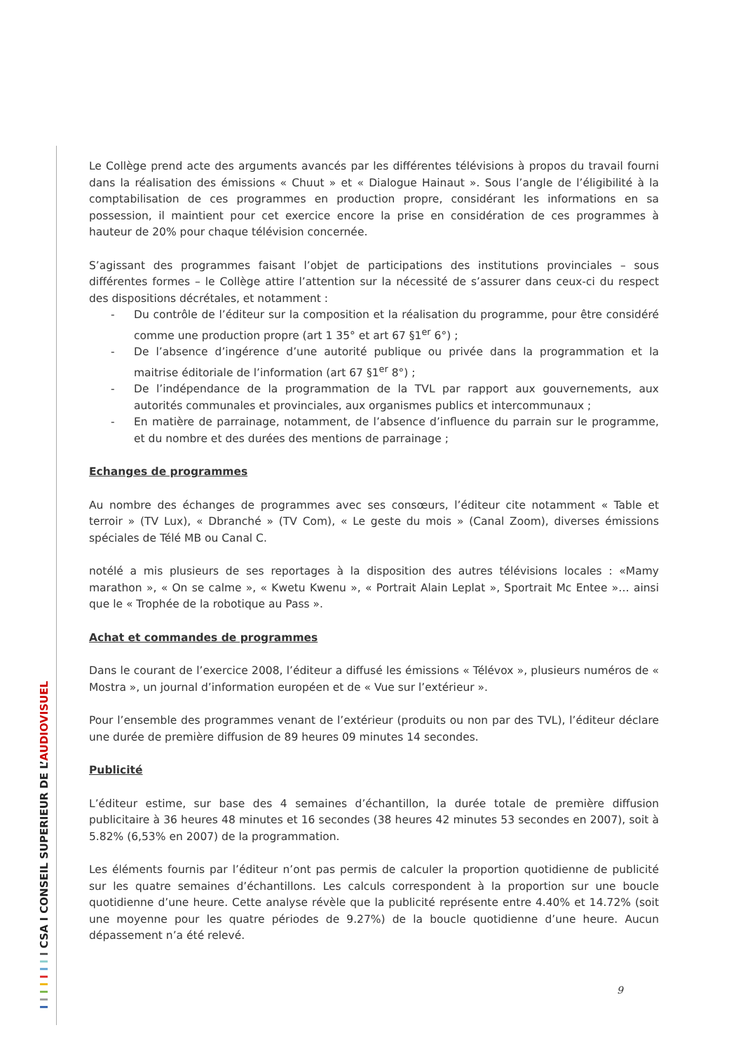Le Collège prend acte des arguments avancés par les différentes télévisions à propos du travail fourni dans la réalisation des émissions « Chuut » et « Dialogue Hainaut ». Sous l’angle de l’éligibilité à la comptabilisation de ces programmes en production propre, considérant les informations en sa possession, il maintient pour cet exercice encore la prise en considération de ces programmes à hauteur de 20% pour chaque télévision concernée.
S’agissant des programmes faisant l’objet de participations des institutions provinciales – sous différentes formes – le Collège attire l’attention sur la nécessité de s’assurer dans ceux-ci du respect des dispositions décrétales, et notamment :
- Du contrôle de l’éditeur sur la composition et la réalisation du programme, pour être considéré comme une production propre (art 1 35° et art 67 §1<sup>er</sup> 6°) ;
- De l’absence d’ingérence d’une autorité publique ou privée dans la programmation et la maitrise éditoriale de l’information (art 67 §1<sup>er</sup> 8°) ;
- De l’indépendance de la programmation de la TVL par rapport aux gouvernements, aux autorités communales et provinciales, aux organismes publics et intercommunaux ;
- En matière de parrainage, notamment, de l’absence d’influence du parrain sur le programme, et du nombre et des durées des mentions de parrainage ;
Echanges de programmes
Au nombre des échanges de programmes avec ses consœurs, l’éditeur cite notamment « Table et terroir » (TV Lux), « Dbranché » (TV Com), « Le geste du mois » (Canal Zoom), diverses émissions spéciales de Télé MB ou Canal C.
notélé a mis plusieurs de ses reportages à la disposition des autres télévisions locales : «Mamy marathon », « On se calme », « Kwetu Kwenu », « Portrait Alain Leplat », Sportrait Mc Entee »… ainsi que le « Trophée de la robotique au Pass ».
Achat et commandes de programmes
Dans le courant de l’exercice 2008, l’éditeur a diffusé les émissions « Télévox », plusieurs numéros de « Mostra », un journal d’information européen et de « Vue sur l’extérieur ».
Pour l’ensemble des programmes venant de l’extérieur (produits ou non par des TVL), l’éditeur déclare une durée de première diffusion de 89 heures 09 minutes 14 secondes.
Publicité
L’éditeur estime, sur base des 4 semaines d’échantillon, la durée totale de première diffusion publicitaire à 36 heures 48 minutes et 16 secondes (38 heures 42 minutes 53 secondes en 2007), soit à 5.82% (6,53% en 2007) de la programmation.
Les éléments fournis par l’éditeur n’ont pas permis de calculer la proportion quotidienne de publicité sur les quatre semaines d’échantillons. Les calculs correspondent à la proportion sur une boucle quotidienne d’une heure. Cette analyse révèle que la publicité représente entre 4.40% et 14.72% (soit une moyenne pour les quatre périodes de 9.27%) de la boucle quotidienne d’une heure. Aucun dépassement n’a été relevé.
I I I I I I I I CSA I CONSEIL SUPERIEUR DE L’AUDIOVISUEL
9